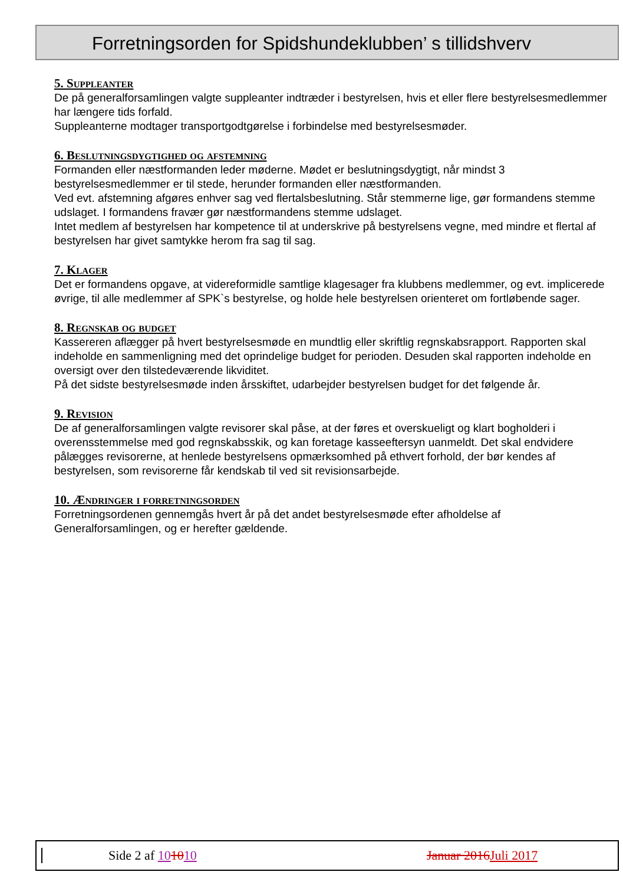Forretningsorden for Spidshundeklubben’ s tillidshverv
5. Suppleanter
De på generalforsamlingen valgte suppleanter indtræder i bestyrelsen, hvis et eller flere bestyrelsesmedlemmer har længere tids forfald.
Suppleanterne modtager transportgodtgørelse i forbindelse med bestyrelsesmøder.
6. Beslutningsdygtighed og afstemning
Formanden eller næstformanden leder møderne. Mødet er beslutningsdygtigt, når mindst 3 bestyrelsesmedlemmer er til stede, herunder formanden eller næstformanden.
Ved evt. afstemning afgøres enhver sag ved flertalsbeslutning. Står stemmerne lige, gør formandens stemme udslaget. I formandens fravær gør næstformandens stemme udslaget.
Intet medlem af bestyrelsen har kompetence til at underskrive på bestyrelsens vegne, med mindre et flertal af bestyrelsen har givet samtykke herom fra sag til sag.
7. Klager
Det er formandens opgave, at videreformidle samtlige klagesager fra klubbens medlemmer, og evt. implicerede øvrige, til alle medlemmer af SPK`s bestyrelse, og holde hele bestyrelsen orienteret om fortløbende sager.
8. Regnskab og budget
Kassereren aflægger på hvert bestyrelsesmøde en mundtlig eller skriftlig regnskabsrapport. Rapporten skal indeholde en sammenligning med det oprindelige budget for perioden. Desuden skal rapporten indeholde en oversigt over den tilstedeværende likviditet.
På det sidste bestyrelsesmøde inden årsskiftet, udarbejder bestyrelsen budget for det følgende år.
9. Revision
De af generalforsamlingen valgte revisorer skal påse, at der føres et overskueligt og klart bogholderi i overensstemmelse med god regnskabsskik, og kan foretage kasseeftersyn uanmeldt. Det skal endvidere pålægges revisorerne, at henlede bestyrelsens opmærksomhed på ethvert forhold, der bør kendes af bestyrelsen, som revisorerne får kendskab til ved sit revisionsarbejde.
10. Ændringer i forretningsorden
Forretningsordenen gennemgås hvert år på det andet bestyrelsesmøde efter afholdelse af Generalforsamlingen, og er herefter gældende.
Side 2 af 101010 Januar 2016 Juli 2017